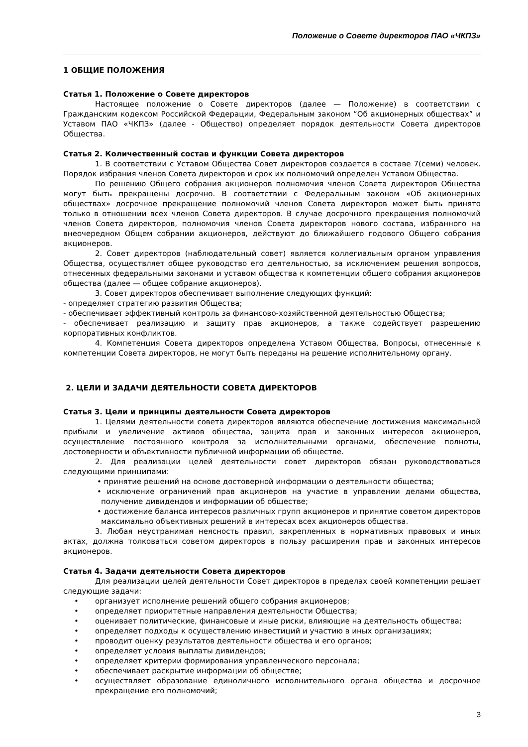Положение о Совете директоров ПАО «ЧКПЗ»
1 ОБЩИЕ ПОЛОЖЕНИЯ
Статья 1. Положение о Совете директоров
Настоящее положение о Совете директоров (далее — Положение) в соответствии с Гражданским кодексом Российской Федерации, Федеральным законом “Об акционерных обществах” и Уставом ПАО «ЧКПЗ» (далее - Общество) определяет порядок деятельности Совета директоров Общества.
Статья 2. Количественный состав и функции Совета директоров
1. В соответствии с Уставом Общества Совет директоров создается в составе 7(семи) человек. Порядок избрания членов Совета директоров и срок их полномочий определен Уставом Общества.
По решению Общего собрания акционеров полномочия членов Совета директоров Общества могут быть прекращены досрочно. В соответствии с Федеральным законом «Об акционерных обществах» досрочное прекращение полномочий членов Совета директоров может быть принято только в отношении всех членов Совета директоров. В случае досрочного прекращения полномочий членов Совета директоров, полномочия членов Совета директоров нового состава, избранного на внеочередном Общем собрании акционеров, действуют до ближайшего годового Общего собрания акционеров.
2. Совет директоров (наблюдательный совет) является коллегиальным органом управления Общества, осуществляет общее руководство его деятельностью, за исключением решения вопросов, отнесенных федеральными законами и уставом общества к компетенции общего собрания акционеров общества (далее — общее собрание акционеров).
3. Совет директоров обеспечивает выполнение следующих функций:
- определяет стратегию развития Общества;
- обеспечивает эффективный контроль за финансово-хозяйственной деятельностью Общества;
- обеспечивает реализацию и защиту прав акционеров, а также содействует разрешению корпоративных конфликтов.
4. Компетенция Совета директоров определена Уставом Общества. Вопросы, отнесенные к компетенции Совета директоров, не могут быть переданы на решение исполнительному органу.
2. ЦЕЛИ И ЗАДАЧИ ДЕЯТЕЛЬНОСТИ СОВЕТА ДИРЕКТОРОВ
Статья 3. Цели и принципы деятельности Совета директоров
1. Целями деятельности совета директоров являются обеспечение достижения максимальной прибыли и увеличение активов общества, защита прав и законных интересов акционеров, осуществление постоянного контроля за исполнительными органами, обеспечение полноты, достоверности и объективности публичной информации об обществе.
2. Для реализации целей деятельности совет директоров обязан руководствоваться следующими принципами:
• принятие решений на основе достоверной информации о деятельности общества;
• исключение ограничений прав акционеров на участие в управлении делами общества, получение дивидендов и информации об обществе;
• достижение баланса интересов различных групп акционеров и принятие советом директоров максимально объективных решений в интересах всех акционеров общества.
3. Любая неустранимая неясность правил, закрепленных в нормативных правовых и иных актах, должна толковаться советом директоров в пользу расширения прав и законных интересов акционеров.
Статья 4. Задачи деятельности Совета директоров
Для реализации целей деятельности Совет директоров в пределах своей компетенции решает следующие задачи:
• организует исполнение решений общего собрания акционеров;
• определяет приоритетные направления деятельности Общества;
• оценивает политические, финансовые и иные риски, влияющие на деятельность общества;
• определяет подходы к осуществлению инвестиций и участию в иных организациях;
• проводит оценку результатов деятельности общества и его органов;
• определяет условия выплаты дивидендов;
• определяет критерии формирования управленческого персонала;
• обеспечивает раскрытие информации об обществе;
• осуществляет образование единоличного исполнительного органа общества и досрочное прекращение его полномочий;
3